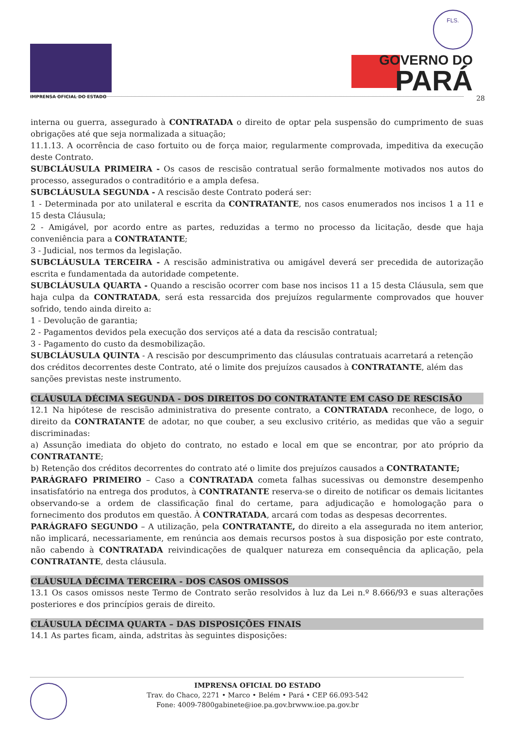IMPRENSA OFICIAL DO ESTADO
FLS.
GOVERNO DO
PARÁ
28
interna ou guerra, assegurado à CONTRATADA o direito de optar pela suspensão do cumprimento de suas obrigações até que seja normalizada a situação;
11.1.13. A ocorrência de caso fortuito ou de força maior, regularmente comprovada, impeditiva da execução deste Contrato.
SUBCLÁUSULA PRIMEIRA - Os casos de rescisão contratual serão formalmente motivados nos autos do processo, assegurados o contraditório e a ampla defesa.
SUBCLÁUSULA SEGUNDA - A rescisão deste Contrato poderá ser:
1 - Determinada por ato unilateral e escrita da CONTRATANTE, nos casos enumerados nos incisos 1 a 11 e 15 desta Cláusula;
2 - Amigável, por acordo entre as partes, reduzidas a termo no processo da licitação, desde que haja conveniência para a CONTRATANTE;
3 - Judicial, nos termos da legislação.
SUBCLÁUSULA TERCEIRA - A rescisão administrativa ou amigável deverá ser precedida de autorização escrita e fundamentada da autoridade competente.
SUBCLÁUSULA QUARTA - Quando a rescisão ocorrer com base nos incisos 11 a 15 desta Cláusula, sem que haja culpa da CONTRATADA, será esta ressarcida dos prejuízos regularmente comprovados que houver sofrido, tendo ainda direito a:
1 - Devolução de garantia;
2 - Pagamentos devidos pela execução dos serviços até a data da rescisão contratual;
3 - Pagamento do custo da desmobilização.
SUBCLÁUSULA QUINTA - A rescisão por descumprimento das cláusulas contratuais acarretará a retenção dos créditos decorrentes deste Contrato, até o limite dos prejuízos causados à CONTRATANTE, além das sanções previstas neste instrumento.
CLÁUSULA DÉCIMA SEGUNDA - DOS DIREITOS DO CONTRATANTE EM CASO DE RESCISÃO
12.1 Na hipótese de rescisão administrativa do presente contrato, a CONTRATADA reconhece, de logo, o direito da CONTRATANTE de adotar, no que couber, a seu exclusivo critério, as medidas que vão a seguir discriminadas:
a) Assunção imediata do objeto do contrato, no estado e local em que se encontrar, por ato próprio da CONTRATANTE;
b) Retenção dos créditos decorrentes do contrato até o limite dos prejuízos causados a CONTRATANTE;
PARÁGRAFO PRIMEIRO – Caso a CONTRATADA cometa falhas sucessivas ou demonstre desempenho insatisfatório na entrega dos produtos, à CONTRATANTE reserva-se o direito de notificar os demais licitantes observando-se a ordem de classificação final do certame, para adjudicação e homologação para o fornecimento dos produtos em questão. À CONTRATADA, arcará com todas as despesas decorrentes.
PARÁGRAFO SEGUNDO – A utilização, pela CONTRATANTE, do direito a ela assegurada no item anterior, não implicará, necessariamente, em renúncia aos demais recursos postos à sua disposição por este contrato, não cabendo à CONTRATADA reivindicações de qualquer natureza em consequência da aplicação, pela CONTRATANTE, desta cláusula.
CLÁUSULA DÉCIMA TERCEIRA - DOS CASOS OMISSOS
13.1 Os casos omissos neste Termo de Contrato serão resolvidos à luz da Lei n.º 8.666/93 e suas alterações posteriores e dos princípios gerais de direito.
CLÁUSULA DÉCIMA QUARTA – DAS DISPOSIÇÕES FINAIS
14.1 As partes ficam, ainda, adstritas às seguintes disposições:
IMPRENSA OFICIAL DO ESTADO
Trav. do Chaco, 2271 • Marco • Belém • Pará • CEP 66.093-542
Fone: 4009-7800gabinete@ioe.pa.gov.brwww.ioe.pa.gov.br